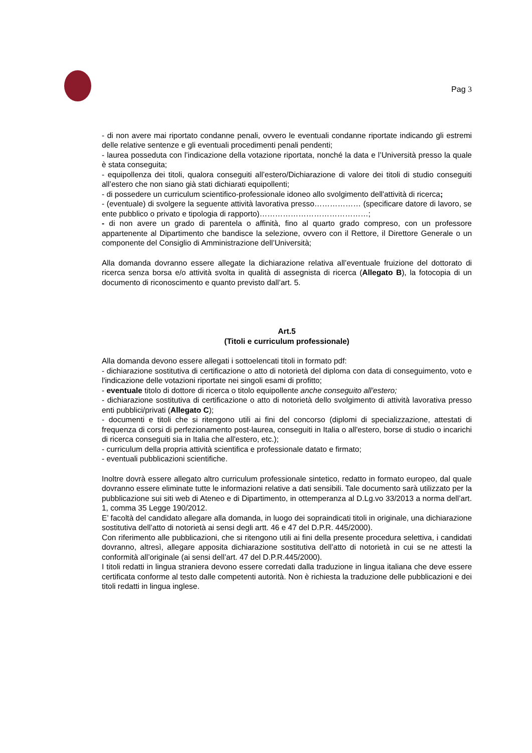Pag 3
- di non avere mai riportato condanne penali, ovvero le eventuali condanne riportate indicando gli estremi delle relative sentenze e gli eventuali procedimenti penali pendenti;
- laurea posseduta con l’indicazione della votazione riportata, nonché la data e l’Università presso la quale è stata conseguita;
- equipollenza dei titoli, qualora conseguiti all’estero/Dichiarazione di valore dei titoli di studio conseguiti all’estero che non siano già stati dichiarati equipollenti;
- di possedere un curriculum scientifico-professionale idoneo allo svolgimento dell'attività di ricerca;
- (eventuale) di svolgere la seguente attività lavorativa presso……………… (specificare datore di lavoro, se ente pubblico o privato e tipologia di rapporto)……………………………………;
- di non avere un grado di parentela o affinità, fino al quarto grado compreso, con un professore appartenente al Dipartimento che bandisce la selezione, ovvero con il Rettore, il Direttore Generale o un componente del Consiglio di Amministrazione dell’Università;
Alla domanda dovranno essere allegate la dichiarazione relativa all’eventuale fruizione del dottorato di ricerca senza borsa e/o attività svolta in qualità di assegnista di ricerca (Allegato B), la fotocopia di un documento di riconoscimento e quanto previsto dall’art. 5.
Art.5
(Titoli e curriculum professionale)
Alla domanda devono essere allegati i sottoelencati titoli in formato pdf:
- dichiarazione sostitutiva di certificazione o atto di notorietà del diploma con data di conseguimento, voto e l'indicazione delle votazioni riportate nei singoli esami di profitto;
- eventuale titolo di dottore di ricerca o titolo equipollente anche conseguito all’estero;
- dichiarazione sostitutiva di certificazione o atto di notorietà dello svolgimento di attività lavorativa presso enti pubblici/privati (Allegato C);
- documenti e titoli che si ritengono utili ai fini del concorso (diplomi di specializzazione, attestati di frequenza di corsi di perfezionamento post-laurea, conseguiti in Italia o all'estero, borse di studio o incarichi di ricerca conseguiti sia in Italia che all'estero, etc.);
- curriculum della propria attività scientifica e professionale datato e firmato;
- eventuali pubblicazioni scientifiche.
Inoltre dovrà essere allegato altro curriculum professionale sintetico, redatto in formato europeo, dal quale dovranno essere eliminate tutte le informazioni relative a dati sensibili. Tale documento sarà utilizzato per la pubblicazione sui siti web di Ateneo e di Dipartimento, in ottemperanza al D.Lg.vo 33/2013 a norma dell’art. 1, comma 35 Legge 190/2012.
E’ facoltà del candidato allegare alla domanda, in luogo dei sopraindicati titoli in originale, una dichiarazione sostitutiva dell’atto di notorietà ai sensi degli artt. 46 e 47 del D.P.R. 445/2000).
Con riferimento alle pubblicazioni, che si ritengono utili ai fini della presente procedura selettiva, i candidati dovranno, altresì, allegare apposita dichiarazione sostitutiva dell’atto di notorietà in cui se ne attesti la conformità all’originale (ai sensi dell’art. 47 del D.P.R.445/2000).
I titoli redatti in lingua straniera devono essere corredati dalla traduzione in lingua italiana che deve essere certificata conforme al testo dalle competenti autorità. Non è richiesta la traduzione delle pubblicazioni e dei titoli redatti in lingua inglese.